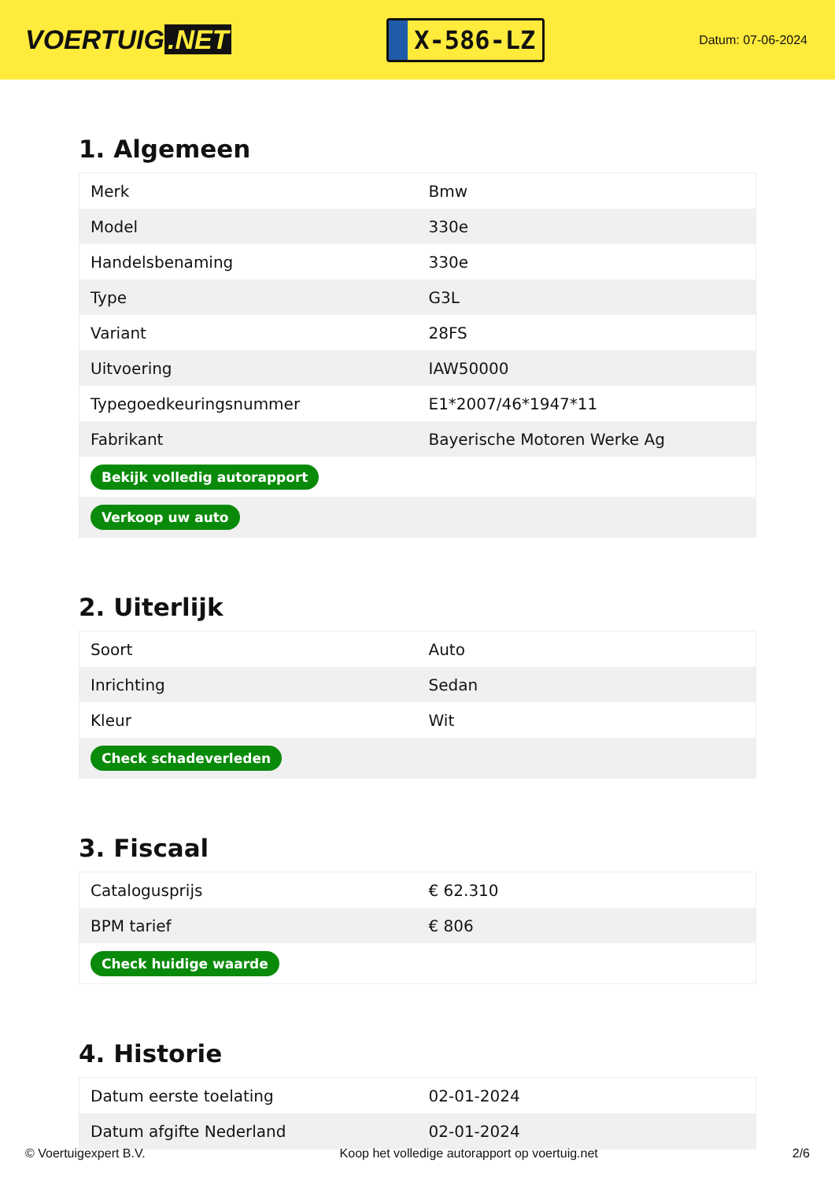VOERTUIG.NET
X-586-LZ
Datum: 07-06-2024
1. Algemeen
| Merk | Bmw |
| Model | 330e |
| Handelsbenaming | 330e |
| Type | G3L |
| Variant | 28FS |
| Uitvoering | IAW50000 |
| Typegoedkeuringsnummer | E1*2007/46*1947*11 |
| Fabrikant | Bayerische Motoren Werke Ag |
| Bekijk volledig autorapport | |
| Verkoop uw auto | |
2. Uiterlijk
| Soort | Auto |
| Inrichting | Sedan |
| Kleur | Wit |
| Check schadeverleden | |
3. Fiscaal
| Catalogusprijs | € 62.310 |
| BPM tarief | € 806 |
| Check huidige waarde | |
4. Historie
| Datum eerste toelating | 02-01-2024 |
| Datum afgifte Nederland | 02-01-2024 |
© Voertuigexpert B.V. Koop het volledige autorapport op voertuig.net 2/6